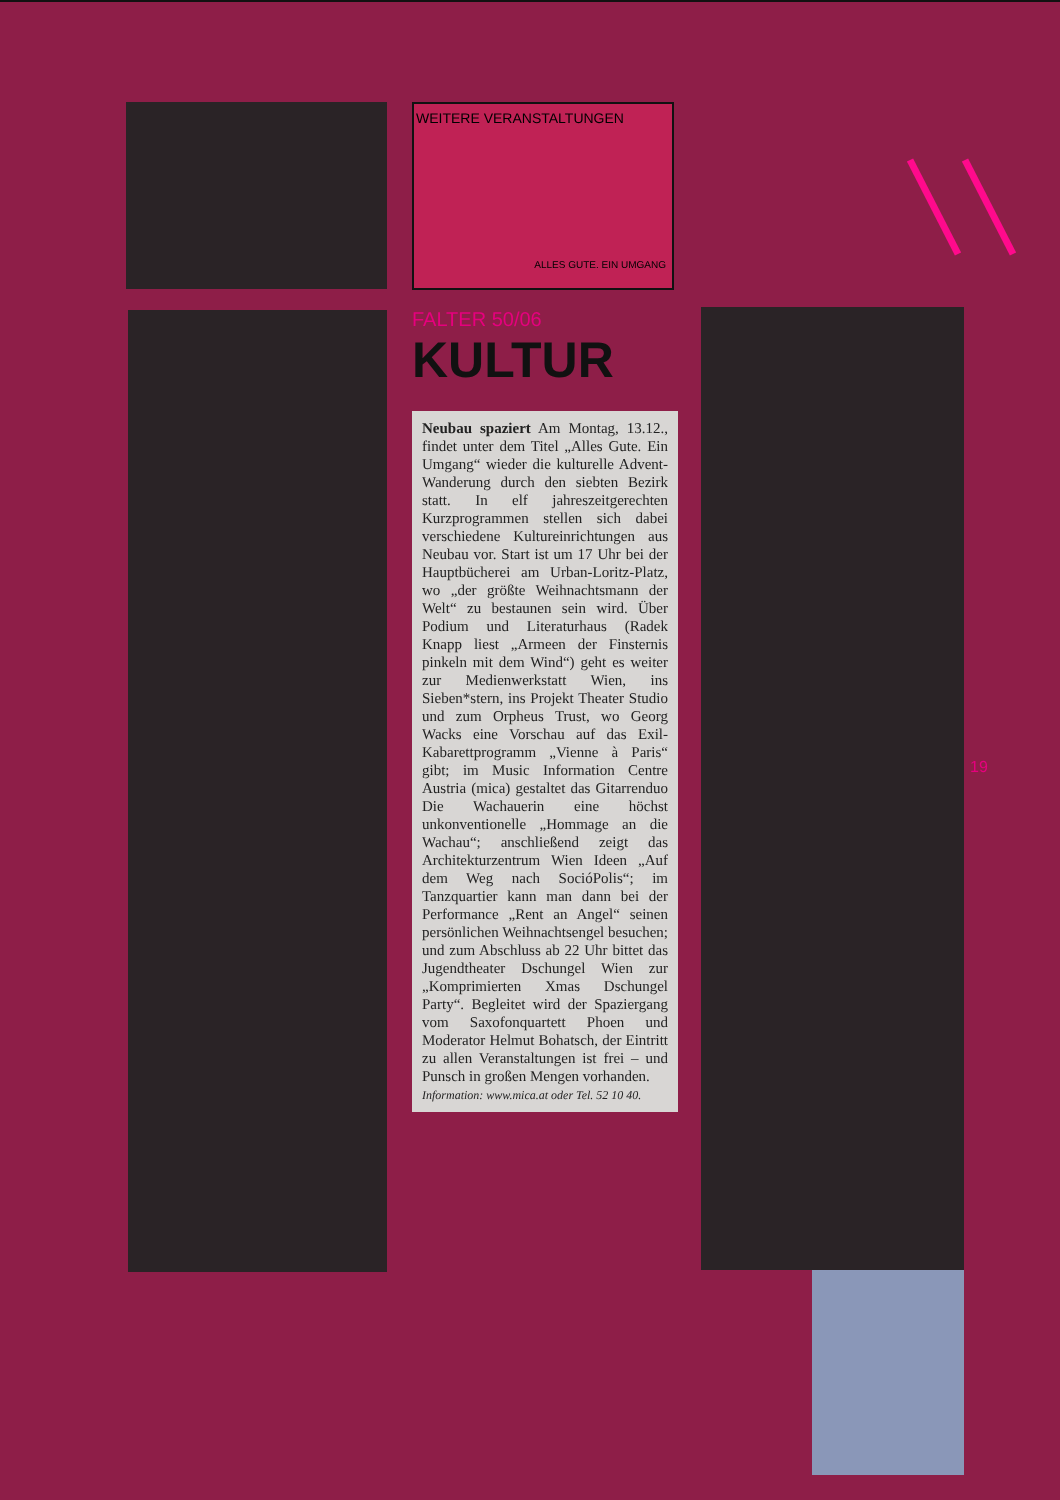WEITERE VERANSTALTUNGEN
ALLES GUTE. EIN UMGANG
FALTER 50/06
KULTUR
Neubau spaziert Am Montag, 13.12., findet unter dem Titel „Alles Gute. Ein Umgang“ wieder die kulturelle Advent-Wanderung durch den siebten Bezirk statt. In elf jahreszeitgerechten Kurzprogrammen stellen sich dabei verschiedene Kultureinrichtungen aus Neubau vor. Start ist um 17 Uhr bei der Hauptbücherei am Urban-Loritz-Platz, wo „der größte Weihnachtsmann der Welt“ zu bestaunen sein wird. Über Podium und Literaturhaus (Radek Knapp liest „Armeen der Finsternis pinkeln mit dem Wind“) geht es weiter zur Medienwerkstatt Wien, ins Sieben*stern, ins Projekt Theater Studio und zum Orpheus Trust, wo Georg Wacks eine Vorschau auf das Exil-Kabarettprogramm „Vienne à Paris“ gibt; im Music Information Centre Austria (mica) gestaltet das Gitarrenduo Die Wachauerin eine höchst unkonventionelle „Hommage an die Wachau“; anschließend zeigt das Architekturzentrum Wien Ideen „Auf dem Weg nach SocióPolis“; im Tanzquartier kann man dann bei der Performance „Rent an Angel“ seinen persönlichen Weihnachtsengel besuchen; und zum Abschluss ab 22 Uhr bittet das Jugendtheater Dschungel Wien zur „Komprimierten Xmas Dschungel Party“. Begleitet wird der Spaziergang vom Saxofonquartett Phoen und Moderator Helmut Bohatsch, der Eintritt zu allen Veranstaltungen ist frei – und Punsch in großen Mengen vorhanden.
Information: www.mica.at oder Tel. 52 10 40.
19